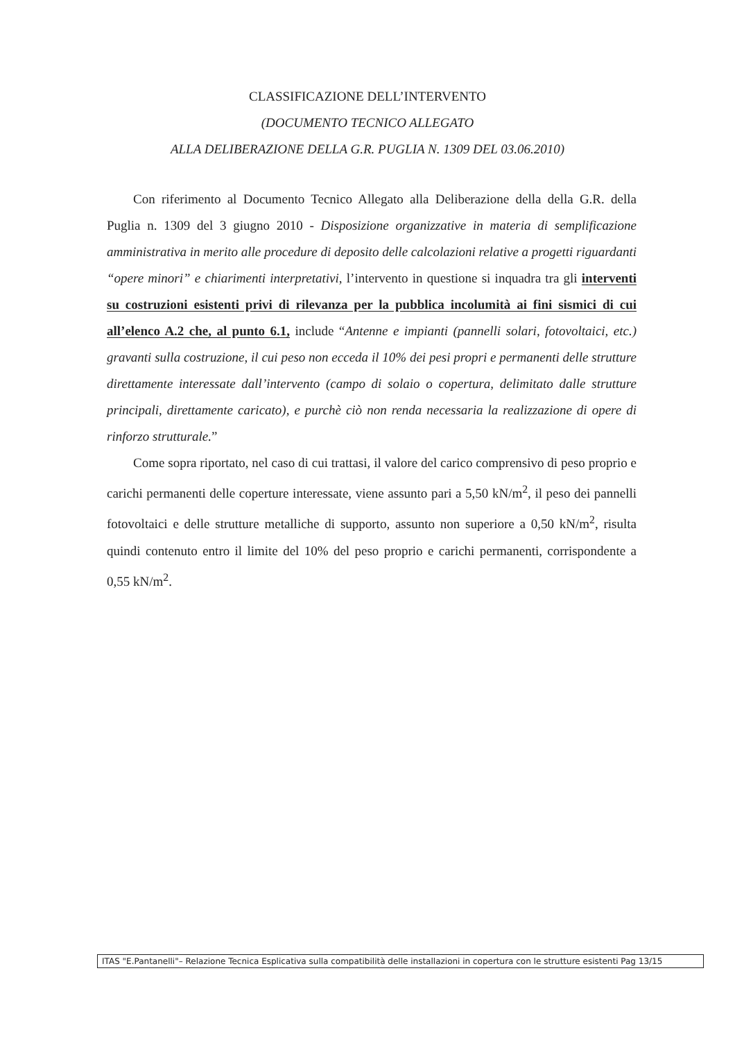CLASSIFICAZIONE DELL’INTERVENTO
(DOCUMENTO TECNICO ALLEGATO
ALLA DELIBERAZIONE DELLA G.R. PUGLIA N. 1309 DEL 03.06.2010)
Con riferimento al Documento Tecnico Allegato alla Deliberazione della della G.R. della Puglia n. 1309 del 3 giugno 2010 - Disposizione organizzative in materia di semplificazione amministrativa in merito alle procedure di deposito delle calcolazioni relative a progetti riguardanti “opere minori” e chiarimenti interpretativi, l’intervento in questione si inquadra tra gli interventi su costruzioni esistenti privi di rilevanza per la pubblica incolumità ai fini sismici di cui all’elenco A.2 che, al punto 6.1, include “Antenne e impianti (pannelli solari, fotovoltaici, etc.) gravanti sulla costruzione, il cui peso non ecceda il 10% dei pesi propri e permanenti delle strutture direttamente interessate dall’intervento (campo di solaio o copertura, delimitato dalle strutture principali, direttamente caricato), e purchè ciò non renda necessaria la realizzazione di opere di rinforzo strutturale.”
Come sopra riportato, nel caso di cui trattasi, il valore del carico comprensivo di peso proprio e carichi permanenti delle coperture interessate, viene assunto pari a 5,50 kN/m<sup>2</sup>, il peso dei pannelli fotovoltaici e delle strutture metalliche di supporto, assunto non superiore a 0,50 kN/m<sup>2</sup>, risulta quindi contenuto entro il limite del 10% del peso proprio e carichi permanenti, corrispondente a 0,55 kN/m<sup>2</sup>.
ITAS "E.Pantanelli"– Relazione Tecnica Esplicativa sulla compatibilità delle installazioni in copertura con le strutture esistenti Pag 13/15